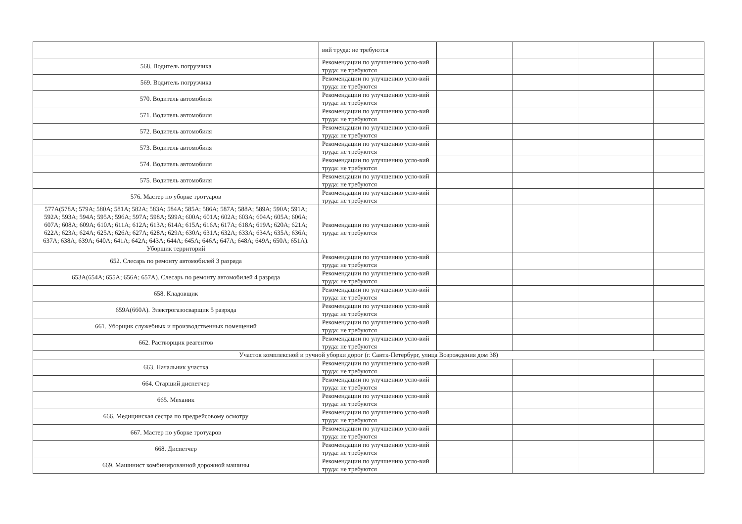| | вий труда: не требуются | | | | |
| 568. Водитель погрузчика | Рекомендации по улучшению усло-вий труда: не требуются | | | | |
| 569. Водитель погрузчика | Рекомендации по улучшению усло-вий труда: не требуются | | | | |
| 570. Водитель автомобиля | Рекомендации по улучшению усло-вий труда: не требуются | | | | |
| 571. Водитель автомобиля | Рекомендации по улучшению усло-вий труда: не требуются | | | | |
| 572. Водитель автомобиля | Рекомендации по улучшению усло-вий труда: не требуются | | | | |
| 573. Водитель автомобиля | Рекомендации по улучшению усло-вий труда: не требуются | | | | |
| 574. Водитель автомобиля | Рекомендации по улучшению усло-вий труда: не требуются | | | | |
| 575. Водитель автомобиля | Рекомендации по улучшению усло-вий труда: не требуются | | | | |
| 576. Мастер по уборке тротуаров | Рекомендации по улучшению усло-вий труда: не требуются | | | | |
| 577А(578А; 579А; 580А; 581А; 582А; 583А; 584А; 585А; 586А; 587А; 588А; 589А; 590А; 591А; 592А; 593А; 594А; 595А; 596А; 597А; 598А; 599А; 600А; 601А; 602А; 603А; 604А; 605А; 606А; 607А; 608А; 609А; 610А; 611А; 612А; 613А; 614А; 615А; 616А; 617А; 618А; 619А; 620А; 621А; 622А; 623А; 624А; 625А; 626А; 627А; 628А; 629А; 630А; 631А; 632А; 633А; 634А; 635А; 636А; 637А; 638А; 639А; 640А; 641А; 642А; 643А; 644А; 645А; 646А; 647А; 648А; 649А; 650А; 651А). Уборщик территорий | Рекомендации по улучшению усло-вий труда: не требуются | | | | |
| 652. Слесарь по ремонту автомобилей 3 разряда | Рекомендации по улучшению усло-вий труда: не требуются | | | | |
| 653А(654А; 655А; 656А; 657А). Слесарь по ремонту автомобилей 4 разряда | Рекомендации по улучшению усло-вий труда: не требуются | | | | |
| 658. Кладовщик | Рекомендации по улучшению усло-вий труда: не требуются | | | | |
| 659А(660А). Электрогазосварщик 5 разряда | Рекомендации по улучшению усло-вий труда: не требуются | | | | |
| 661. Уборщик служебных и производственных помещений | Рекомендации по улучшению усло-вий труда: не требуются | | | | |
| 662. Растворщик реагентов | Рекомендации по улучшению усло-вий труда: не требуются | | | | |
| Участок комплексной и ручной уборки дорог (г. Сантк-Петербург, улица Возрождения дом 38) | | | | | |
| 663. Начальник участка | Рекомендации по улучшению усло-вий труда: не требуются | | | | |
| 664. Старший диспетчер | Рекомендации по улучшению усло-вий труда: не требуются | | | | |
| 665. Механик | Рекомендации по улучшению усло-вий труда: не требуются | | | | |
| 666. Медицинская сестра по предрейсовому осмотру | Рекомендации по улучшению усло-вий труда: не требуются | | | | |
| 667. Мастер по уборке тротуаров | Рекомендации по улучшению усло-вий труда: не требуются | | | | |
| 668. Диспетчер | Рекомендации по улучшению усло-вий труда: не требуются | | | | |
| 669. Машинист комбинированной дорожной машины | Рекомендации по улучшению усло-вий труда: не требуются | | | | |